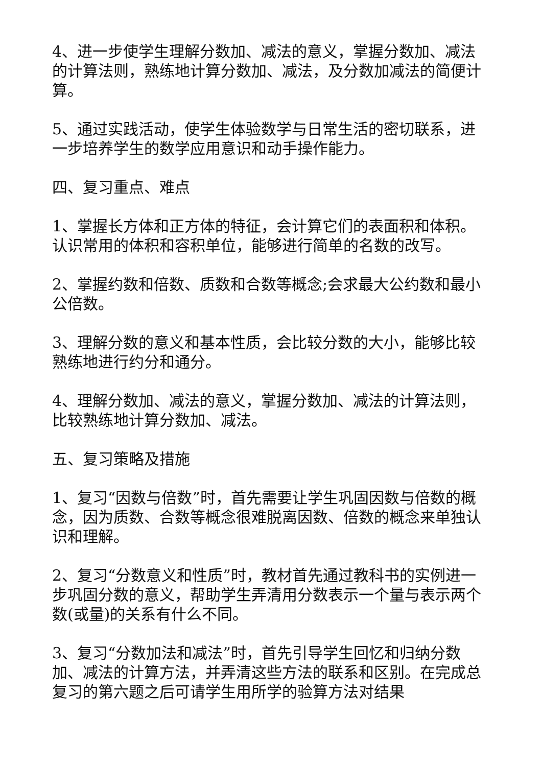4、进一步使学生理解分数加、减法的意义，掌握分数加、减法的计算法则，熟练地计算分数加、减法，及分数加减法的简便计算。
5、通过实践活动，使学生体验数学与日常生活的密切联系，进一步培养学生的数学应用意识和动手操作能力。
四、复习重点、难点
1、掌握长方体和正方体的特征，会计算它们的表面积和体积。认识常用的体积和容积单位，能够进行简单的名数的改写。
2、掌握约数和倍数、质数和合数等概念;会求最大公约数和最小公倍数。
3、理解分数的意义和基本性质，会比较分数的大小，能够比较熟练地进行约分和通分。
4、理解分数加、减法的意义，掌握分数加、减法的计算法则，比较熟练地计算分数加、减法。
五、复习策略及措施
1、复习“因数与倍数”时，首先需要让学生巩固因数与倍数的概念，因为质数、合数等概念很难脱离因数、倍数的概念来单独认识和理解。
2、复习“分数意义和性质”时，教材首先通过教科书的实例进一步巩固分数的意义，帮助学生弄清用分数表示一个量与表示两个数(或量)的关系有什么不同。
3、复习“分数加法和减法”时，首先引导学生回忆和归纳分数加、减法的计算方法，并弄清这些方法的联系和区别。在完成总复习的第六题之后可请学生用所学的验算方法对结果